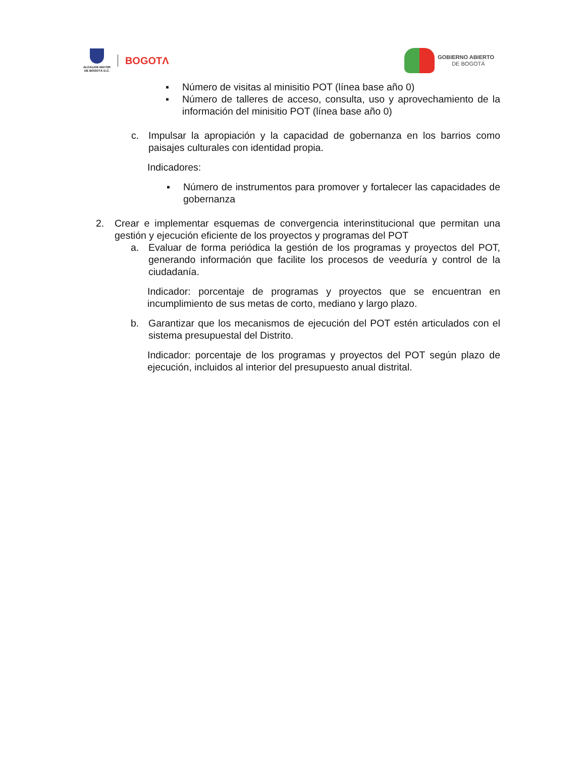ALCALDÍA MAYOR
DE BOGOTÁ D.C.
BOGOTΛ
GOBIERNO ABIERTO
DE BOGOTÁ
▪ Número de visitas al minisitio POT (línea base año 0)
▪ Número de talleres de acceso, consulta, uso y aprovechamiento de la información del minisitio POT (línea base año 0)
c. Impulsar la apropiación y la capacidad de gobernanza en los barrios como paisajes culturales con identidad propia.
Indicadores:
▪ Número de instrumentos para promover y fortalecer las capacidades de gobernanza
2. Crear e implementar esquemas de convergencia interinstitucional que permitan una gestión y ejecución eficiente de los proyectos y programas del POT
a. Evaluar de forma periódica la gestión de los programas y proyectos del POT, generando información que facilite los procesos de veeduría y control de la ciudadanía.
Indicador: porcentaje de programas y proyectos que se encuentran en incumplimiento de sus metas de corto, mediano y largo plazo.
b. Garantizar que los mecanismos de ejecución del POT estén articulados con el sistema presupuestal del Distrito.
Indicador: porcentaje de los programas y proyectos del POT según plazo de ejecución, incluidos al interior del presupuesto anual distrital.